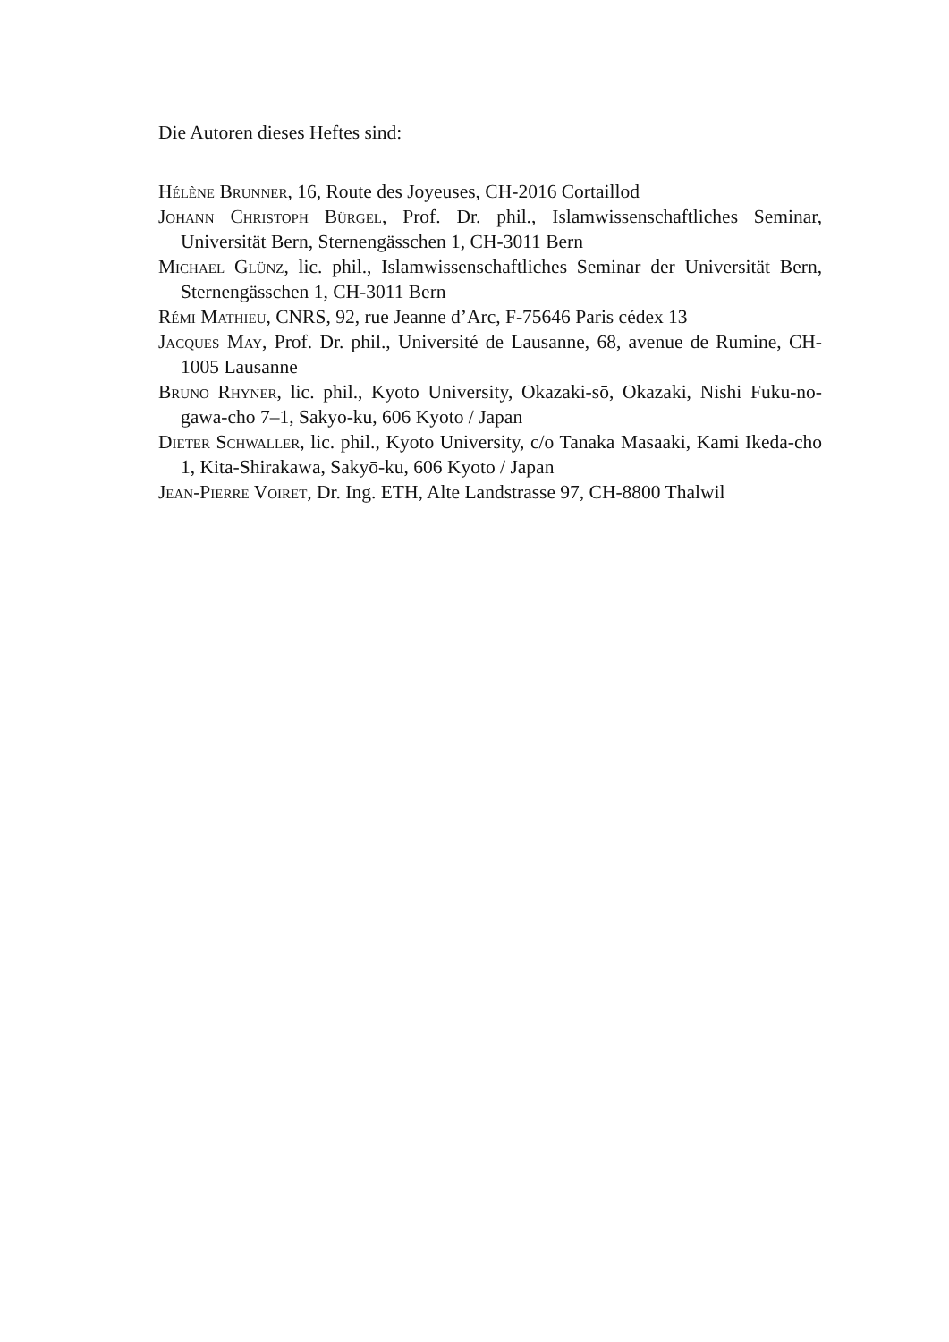Die Autoren dieses Heftes sind:
Hélène Brunner, 16, Route des Joyeuses, CH-2016 Cortaillod
Johann Christoph Bürgel, Prof. Dr. phil., Islamwissenschaftliches Seminar, Universität Bern, Sternengässchen 1, CH-3011 Bern
Michael Glünz, lic. phil., Islamwissenschaftliches Seminar der Universität Bern, Sternengässchen 1, CH-3011 Bern
Rémi Mathieu, CNRS, 92, rue Jeanne d’Arc, F-75646 Paris cédex 13
Jacques May, Prof. Dr. phil., Université de Lausanne, 68, avenue de Rumine, CH-1005 Lausanne
Bruno Rhyner, lic. phil., Kyoto University, Okazaki-sō, Okazaki, Nishi Fuku-no-gawa-chō 7–1, Sakyō-ku, 606 Kyoto / Japan
Dieter Schwaller, lic. phil., Kyoto University, c/o Tanaka Masaaki, Kami Ikeda-chō 1, Kita-Shirakawa, Sakyō-ku, 606 Kyoto / Japan
Jean-Pierre Voiret, Dr. Ing. ETH, Alte Landstrasse 97, CH-8800 Thalwil